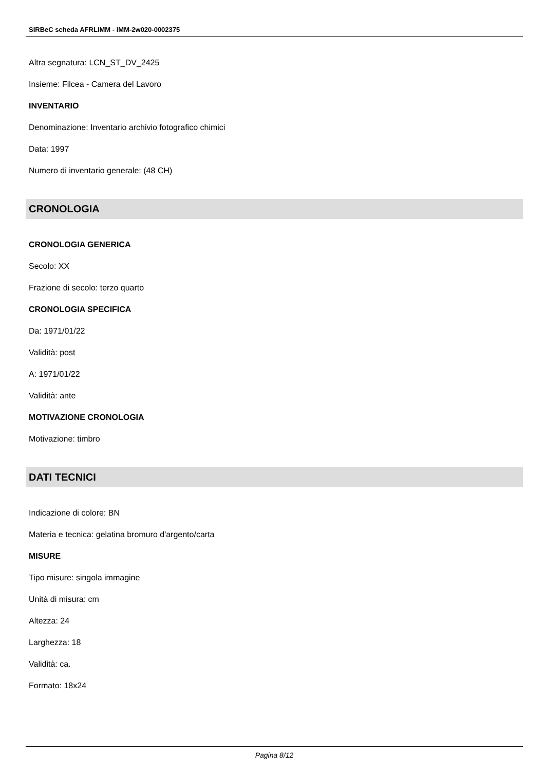SIRBeC scheda AFRLIMM - IMM-2w020-0002375
Altra segnatura: LCN_ST_DV_2425
Insieme: Filcea - Camera del Lavoro
INVENTARIO
Denominazione: Inventario archivio fotografico chimici
Data: 1997
Numero di inventario generale: (48 CH)
CRONOLOGIA
CRONOLOGIA GENERICA
Secolo: XX
Frazione di secolo: terzo quarto
CRONOLOGIA SPECIFICA
Da: 1971/01/22
Validità: post
A: 1971/01/22
Validità: ante
MOTIVAZIONE CRONOLOGIA
Motivazione: timbro
DATI TECNICI
Indicazione di colore: BN
Materia e tecnica: gelatina bromuro d'argento/carta
MISURE
Tipo misure: singola immagine
Unità di misura: cm
Altezza: 24
Larghezza: 18
Validità: ca.
Formato: 18x24
Pagina 8/12